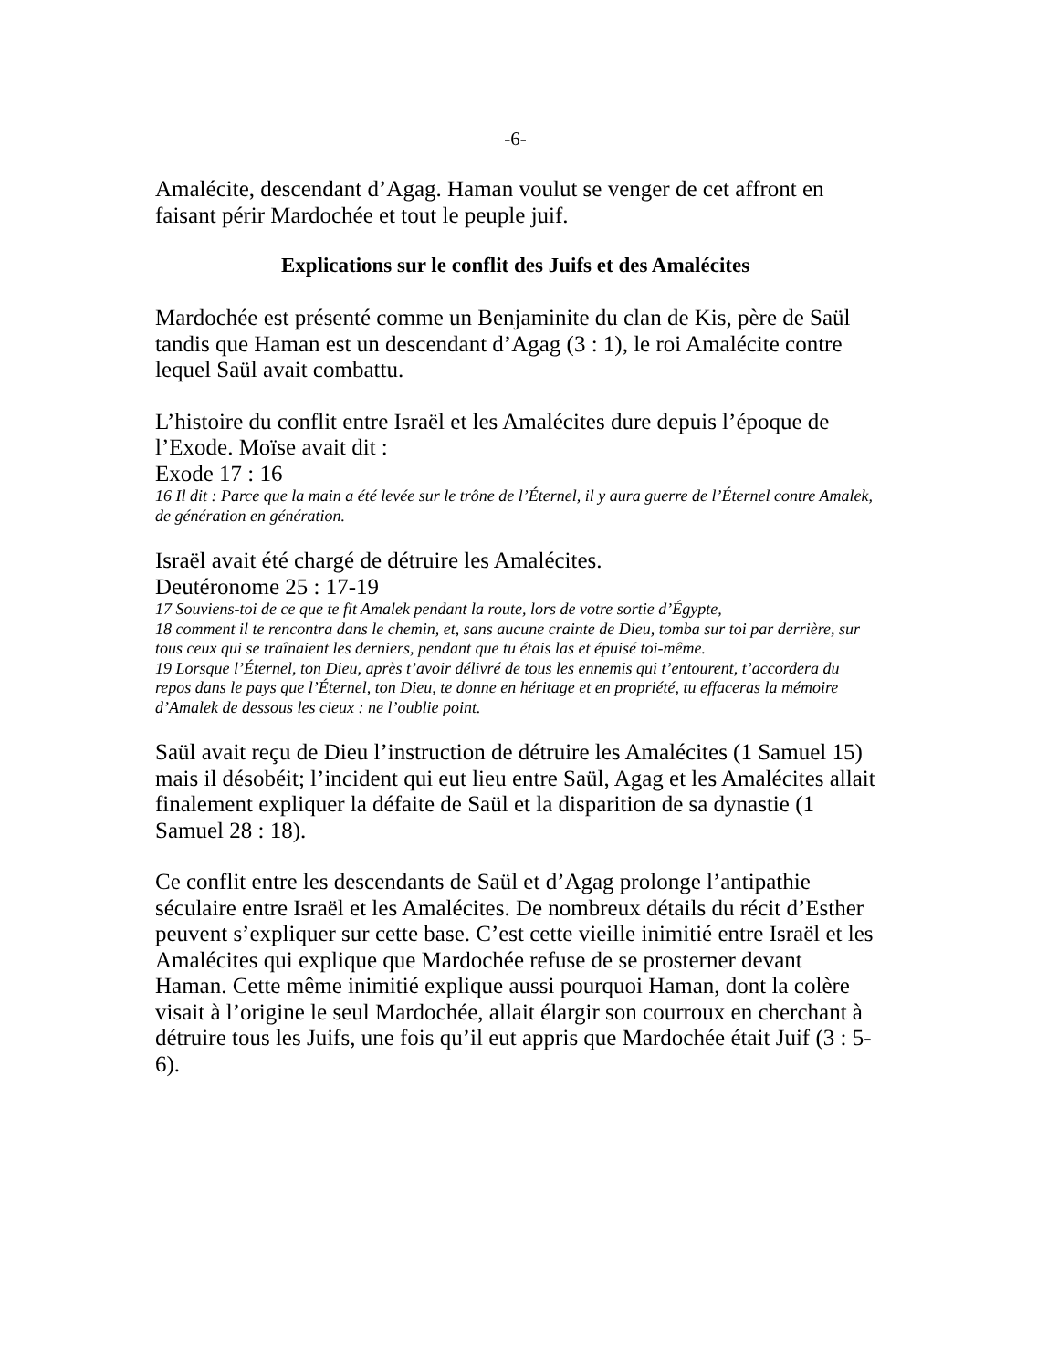-6-
Amalécite, descendant d’Agag. Haman voulut se venger de cet affront en faisant périr Mardochée et tout le peuple juif.
Explications sur le conflit des Juifs et des Amalécites
Mardochée est présenté comme un Benjaminite du clan de Kis, père de Saül tandis que Haman est un descendant d’Agag (3 : 1), le roi Amalécite contre lequel Saül avait combattu.
L’histoire du conflit entre Israël et les Amalécites dure depuis l’époque de l’Exode. Moïse avait dit :
Exode 17 : 16
16 Il dit : Parce que la main a été levée sur le trône de l’Éternel, il y aura guerre de l’Éternel contre Amalek, de génération en génération.
Israël avait été chargé de détruire les Amalécites.
Deutéronome 25 : 17-19
17 Souviens-toi de ce que te fit Amalek pendant la route, lors de votre sortie d’Égypte,
18 comment il te rencontra dans le chemin, et, sans aucune crainte de Dieu, tomba sur toi par derrière, sur tous ceux qui se traînaient les derniers, pendant que tu étais las et épuisé toi-même.
19 Lorsque l’Éternel, ton Dieu, après t’avoir délivré de tous les ennemis qui t’entourent, t’accordera du repos dans le pays que l’Éternel, ton Dieu, te donne en héritage et en propriété, tu effaceras la mémoire d’Amalek de dessous les cieux : ne l’oublie point.
Saül avait reçu de Dieu l’instruction de détruire les Amalécites (1 Samuel 15) mais il désobéit; l’incident qui eut lieu entre Saül, Agag et les Amalécites allait finalement expliquer la défaite de Saül et la disparition de sa dynastie (1 Samuel 28 : 18).
Ce conflit entre les descendants de Saül et d’Agag prolonge l’antipathie séculaire entre Israël et les Amalécites. De nombreux détails du récit d’Esther peuvent s’expliquer sur cette base. C’est cette vieille inimitié entre Israël et les Amalécites qui explique que Mardochée refuse de se prosterner devant Haman. Cette même inimitié explique aussi pourquoi Haman, dont la colère visait à l’origine le seul Mardochée, allait élargir son courroux en cherchant à détruire tous les Juifs, une fois qu’il eut appris que Mardochée était Juif (3 : 5-6).